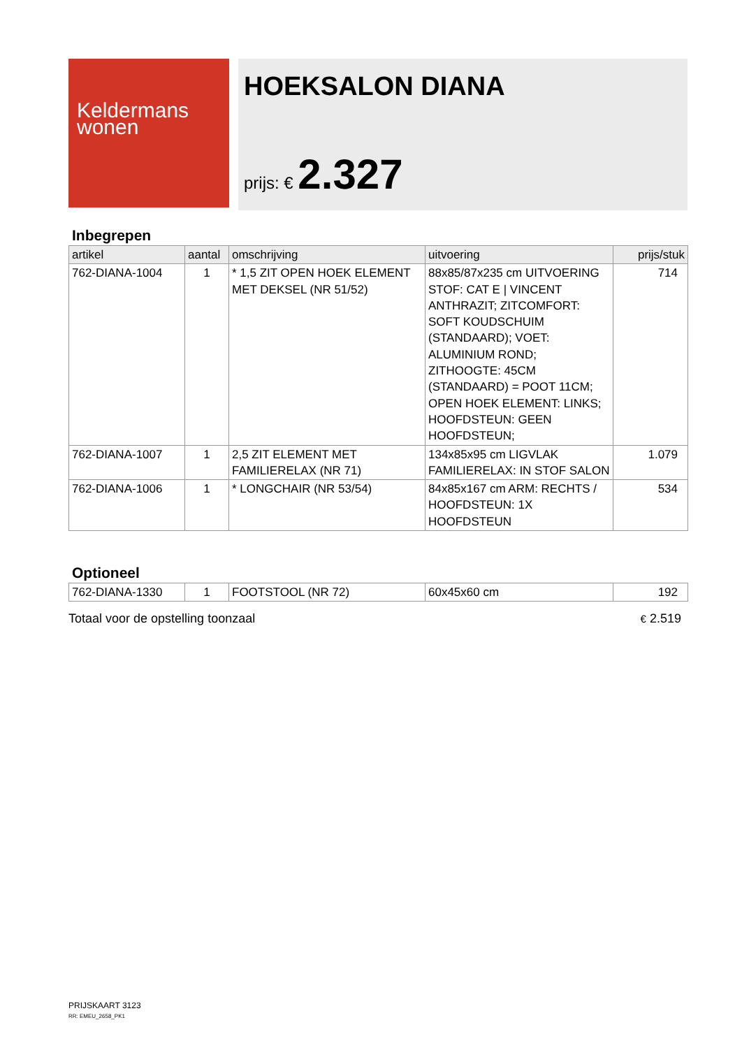Keldermans
wonen
HOEKSALON DIANA
prijs: € 2.327
Inbegrepen
| artikel | aantal | omschrijving | uitvoering | prijs/stuk |
| --- | --- | --- | --- | --- |
| 762-DIANA-1004 | 1 | * 1,5 ZIT OPEN HOEK ELEMENT MET DEKSEL (NR 51/52) | 88x85/87x235 cm UITVOERING STOF: CAT E / VINCENT ANTHRAZIT; ZITCOMFORT: SOFT KOUDSCHUIM (STANDAARD); VOET: ALUMINIUM ROND; ZITHOOGTE: 45CM (STANDAARD) = POOT 11CM; OPEN HOEK ELEMENT: LINKS; HOOFDSTEUN: GEEN HOOFDSTEUN; | 714 |
| 762-DIANA-1007 | 1 | 2,5 ZIT ELEMENT MET FAMILIERELAX (NR 71) | 134x85x95 cm LIGVLAK FAMILIERELAX: IN STOF SALON | 1.079 |
| 762-DIANA-1006 | 1 | * LONGCHAIR (NR 53/54) | 84x85x167 cm ARM: RECHTS / HOOFDSTEUN: 1X HOOFDSTEUN | 534 |
Optioneel
| 762-DIANA-1330 | 1 | FOOTSTOOL (NR 72) | 60x45x60 cm | 192 |
Totaal voor de opstelling toonzaal € 2.519
PRIJSKAART 3123
RR: EMEU_2658_PK1